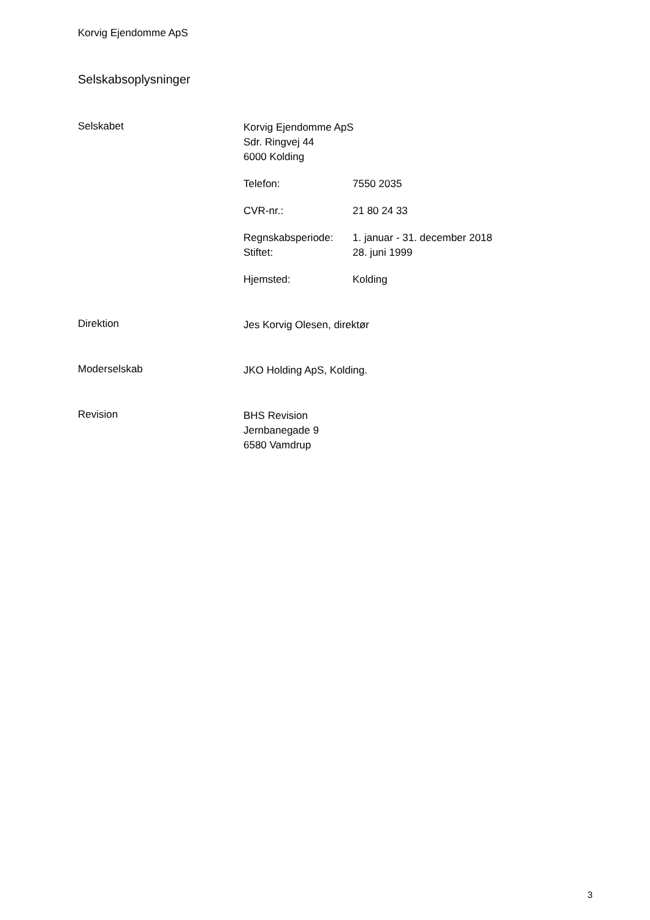Korvig Ejendomme ApS
Selskabsoplysninger
Selskabet
Korvig Ejendomme ApS
Sdr. Ringvej 44
6000 Kolding
Telefon: 7550 2035
CVR-nr.: 21 80 24 33
Regnskabsperiode: 1. januar - 31. december 2018
Stiftet: 28. juni 1999
Hjemsted: Kolding
Direktion
Jes Korvig Olesen, direktør
Moderselskab
JKO Holding ApS, Kolding.
Revision
BHS Revision
Jernbanegade 9
6580 Vamdrup
3